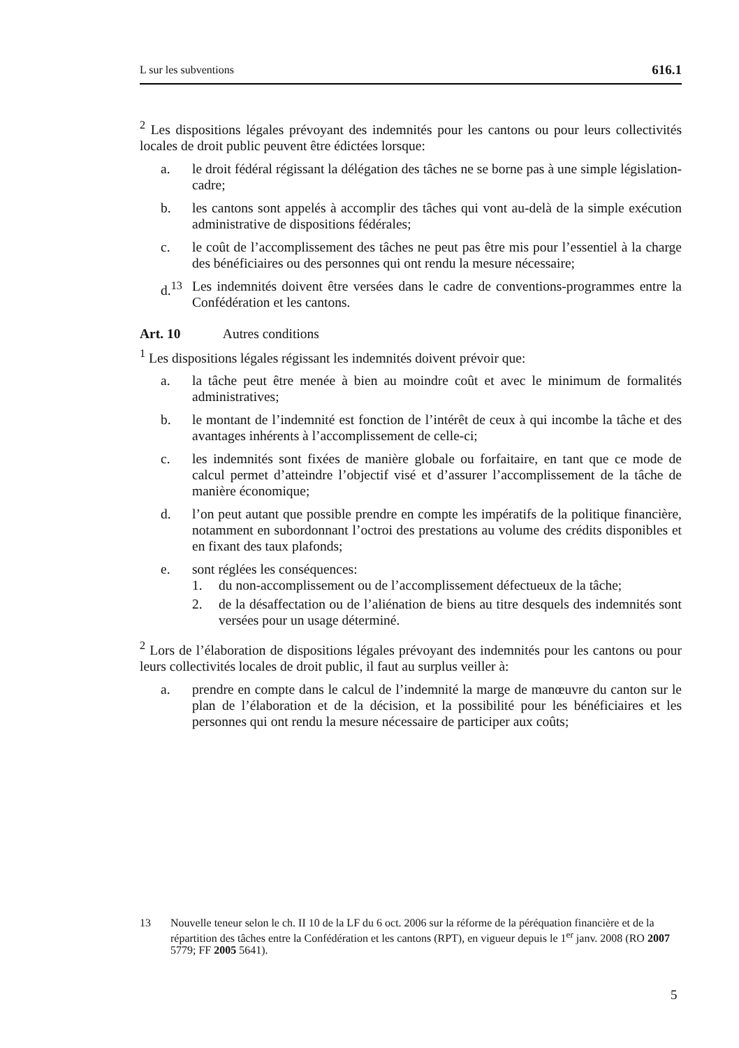L sur les subventions 616.1
<sup>2</sup> Les dispositions légales prévoyant des indemnités pour les cantons ou pour leurs collectivités locales de droit public peuvent être édictées lorsque:
a. le droit fédéral régissant la délégation des tâches ne se borne pas à une simple législation-cadre;
b. les cantons sont appelés à accomplir des tâches qui vont au-delà de la simple exécution administrative de dispositions fédérales;
c. le coût de l’accomplissement des tâches ne peut pas être mis pour l’essentiel à la charge des bénéficiaires ou des personnes qui ont rendu la mesure nécessaire;
d.<sup>13</sup> Les indemnités doivent être versées dans le cadre de conventions-programmes entre la Confédération et les cantons.
Art. 10 Autres conditions
<sup>1</sup> Les dispositions légales régissant les indemnités doivent prévoir que:
a. la tâche peut être menée à bien au moindre coût et avec le minimum de formalités administratives;
b. le montant de l’indemnité est fonction de l’intérêt de ceux à qui incombe la tâche et des avantages inhérents à l’accomplissement de celle-ci;
c. les indemnités sont fixées de manière globale ou forfaitaire, en tant que ce mode de calcul permet d’atteindre l’objectif visé et d’assurer l’accomplissement de la tâche de manière économique;
d. l’on peut autant que possible prendre en compte les impératifs de la politique financière, notamment en subordonnant l’octroi des prestations au volume des crédits disponibles et en fixant des taux plafonds;
e. sont réglées les conséquences:
1. du non-accomplissement ou de l’accomplissement défectueux de la tâche;
2. de la désaffectation ou de l’aliénation de biens au titre desquels des indemnités sont versées pour un usage déterminé.
<sup>2</sup> Lors de l’élaboration de dispositions légales prévoyant des indemnités pour les cantons ou pour leurs collectivités locales de droit public, il faut au surplus veiller à:
a. prendre en compte dans le calcul de l’indemnité la marge de manœuvre du canton sur le plan de l’élaboration et de la décision, et la possibilité pour les bénéficiaires et les personnes qui ont rendu la mesure nécessaire de participer aux coûts;
13 Nouvelle teneur selon le ch. II 10 de la LF du 6 oct. 2006 sur la réforme de la péréquation financière et de la répartition des tâches entre la Confédération et les cantons (RPT), en vigueur depuis le 1<sup>er</sup> janv. 2008 (RO 2007 5779; FF 2005 5641).
5